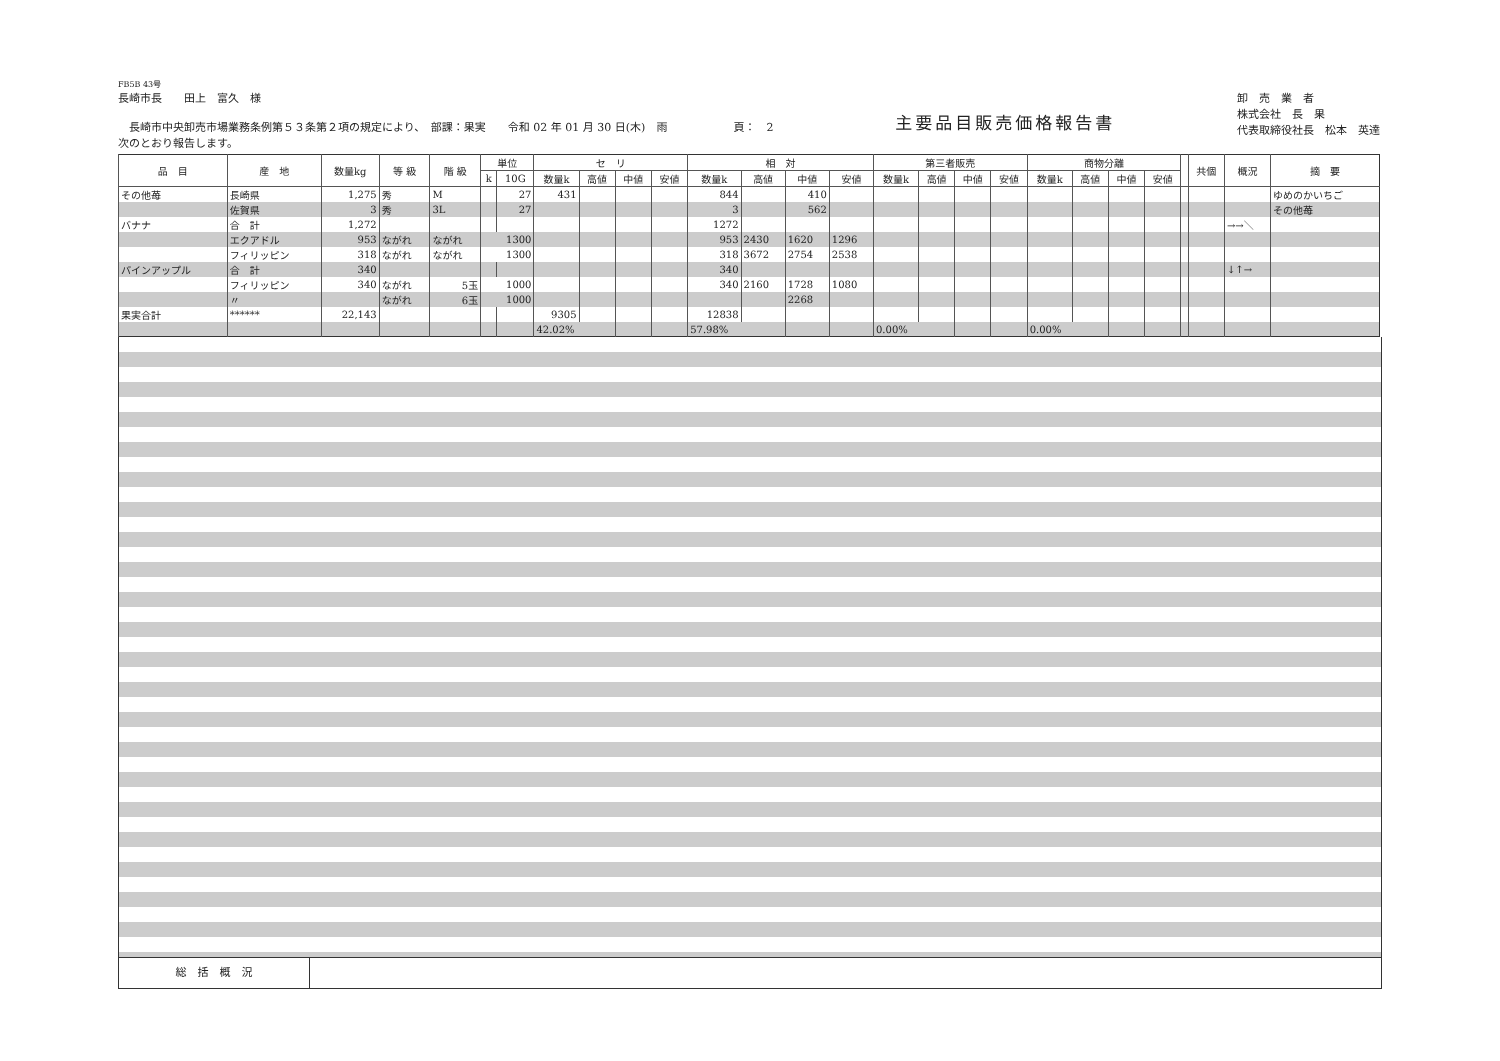FB5B 43号
長崎市長　　田上　富久　様
　長崎市中央卸売市場業務条例第５３条第２項の規定により、　部課：果実　　令和 02 年 01 月 30 日(木)　雨　　　　　　頁：　2
次のとおり報告します。
主要品目販売価格報告書
卸　売　業　者
株式会社　長　果
代表取締役社長　松本　英達
| 品 目 | 産 地 | 数量kg | 等 級 | 階 級 | 単位 | | セ リ | | | | 相 対 | | | | 第三者販売 | | | | 商物分離 | | | | | 共個 | 概況 | 摘 要 |
| --- | --- | --- | --- | --- | --- | --- | --- | --- | --- | --- | --- | --- | --- | --- | --- | --- | --- | --- | --- | --- | --- | --- | --- | --- | --- | --- |
| | | | | | k | 10G | 数量k | 高値 | 中値 | 安値 | 数量k | 高値 | 中値 | 安値 | 数量k | 高値 | 中値 | 安値 | 数量k | 高値 | 中値 | 安値 | | | | |
| その他苺 | 長崎県 | 1,275 | 秀 | M | | 27 | 431 | | | | 844 | | 410 | | | | | | | | | | | | | ゆめのかいちご |
| | 佐賀県 | 3 | 秀 | 3L | | 27 | | | | | 3 | | 562 | | | | | | | | | | | | | その他苺 |
| バナナ | 合 計 | 1,272 | | | | | | | | | 1272 | | | | | | | | | | | | | | →→＼ | |
| | エクアドル | 953 | ながれ | ながれ | 1300 | | | | | | 953 | 2430 | 1620 | 1296 | | | | | | | | | | | | |
| | フィリッピン | 318 | ながれ | ながれ | 1300 | | | | | | 318 | 3672 | 2754 | 2538 | | | | | | | | | | | | |
| パインアップル | 合 計 | 340 | | | | | | | | | 340 | | | | | | | | | | | | | | ↓↑→ | |
| | フィリッピン | 340 | ながれ | 5玉 | 1000 | | | | | | 340 | 2160 | 1728 | 1080 | | | | | | | | | | | | |
| | 〃 | | ながれ | 6玉 | 1000 | | | | | | | | 2268 | | | | | | | | | | | | | |
| 果実合計 | ****** | 22,143 | | | | | 9305 | | | | 12838 | | | | | | | | | | | | | | | |
| | | | | | | | 42.02% | | | | 57.98% | | | | 0.00% | | | | 0.00% | | | | | | | |
総　括　概　況